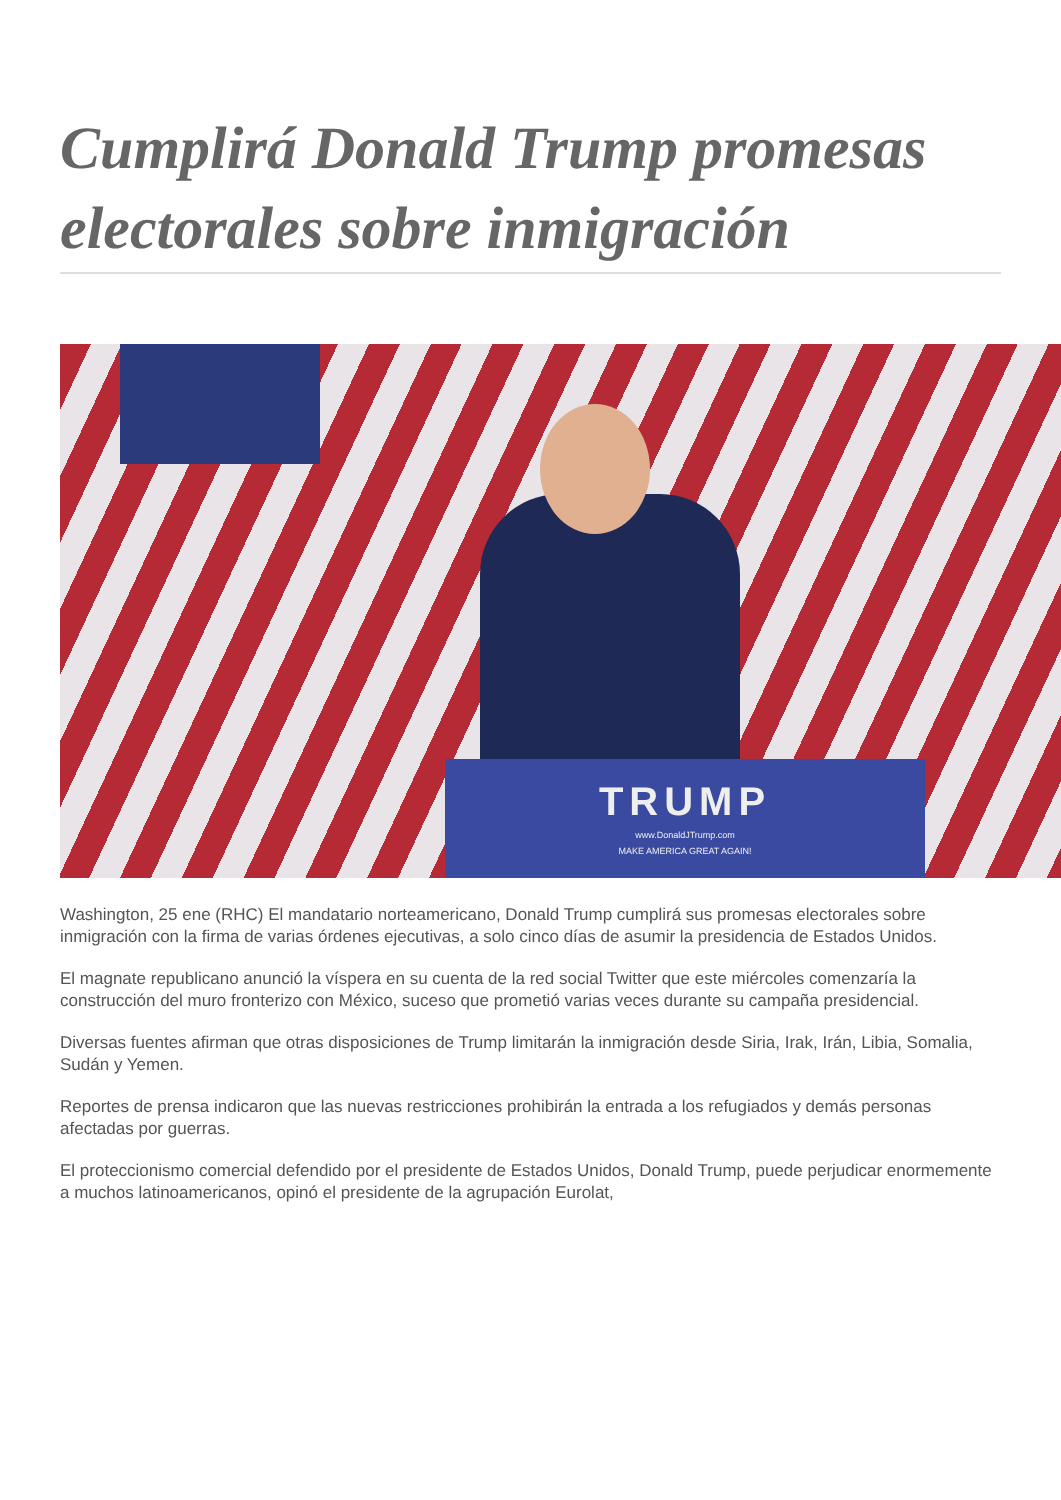Cumplirá Donald Trump promesas electorales sobre inmigración
TRUMP
www.DonaldJTrump.com
MAKE AMERICA GREAT AGAIN!
Washington, 25 ene (RHC) El mandatario norteamericano, Donald Trump cumplirá sus promesas electorales sobre inmigración con la firma de varias órdenes ejecutivas, a solo cinco días de asumir la presidencia de Estados Unidos.
El magnate republicano anunció la víspera en su cuenta de la red social Twitter que este miércoles comenzaría la construcción del muro fronterizo con México, suceso que prometió varias veces durante su campaña presidencial.
Diversas fuentes afirman que otras disposiciones de Trump limitarán la inmigración desde Siria, Irak, Irán, Libia, Somalia, Sudán y Yemen.
Reportes de prensa indicaron que las nuevas restricciones prohibirán la entrada a los refugiados y demás personas afectadas por guerras.
El proteccionismo comercial defendido por el presidente de Estados Unidos, Donald Trump, puede perjudicar enormemente a muchos latinoamericanos, opinó el presidente de la agrupación Eurolat,